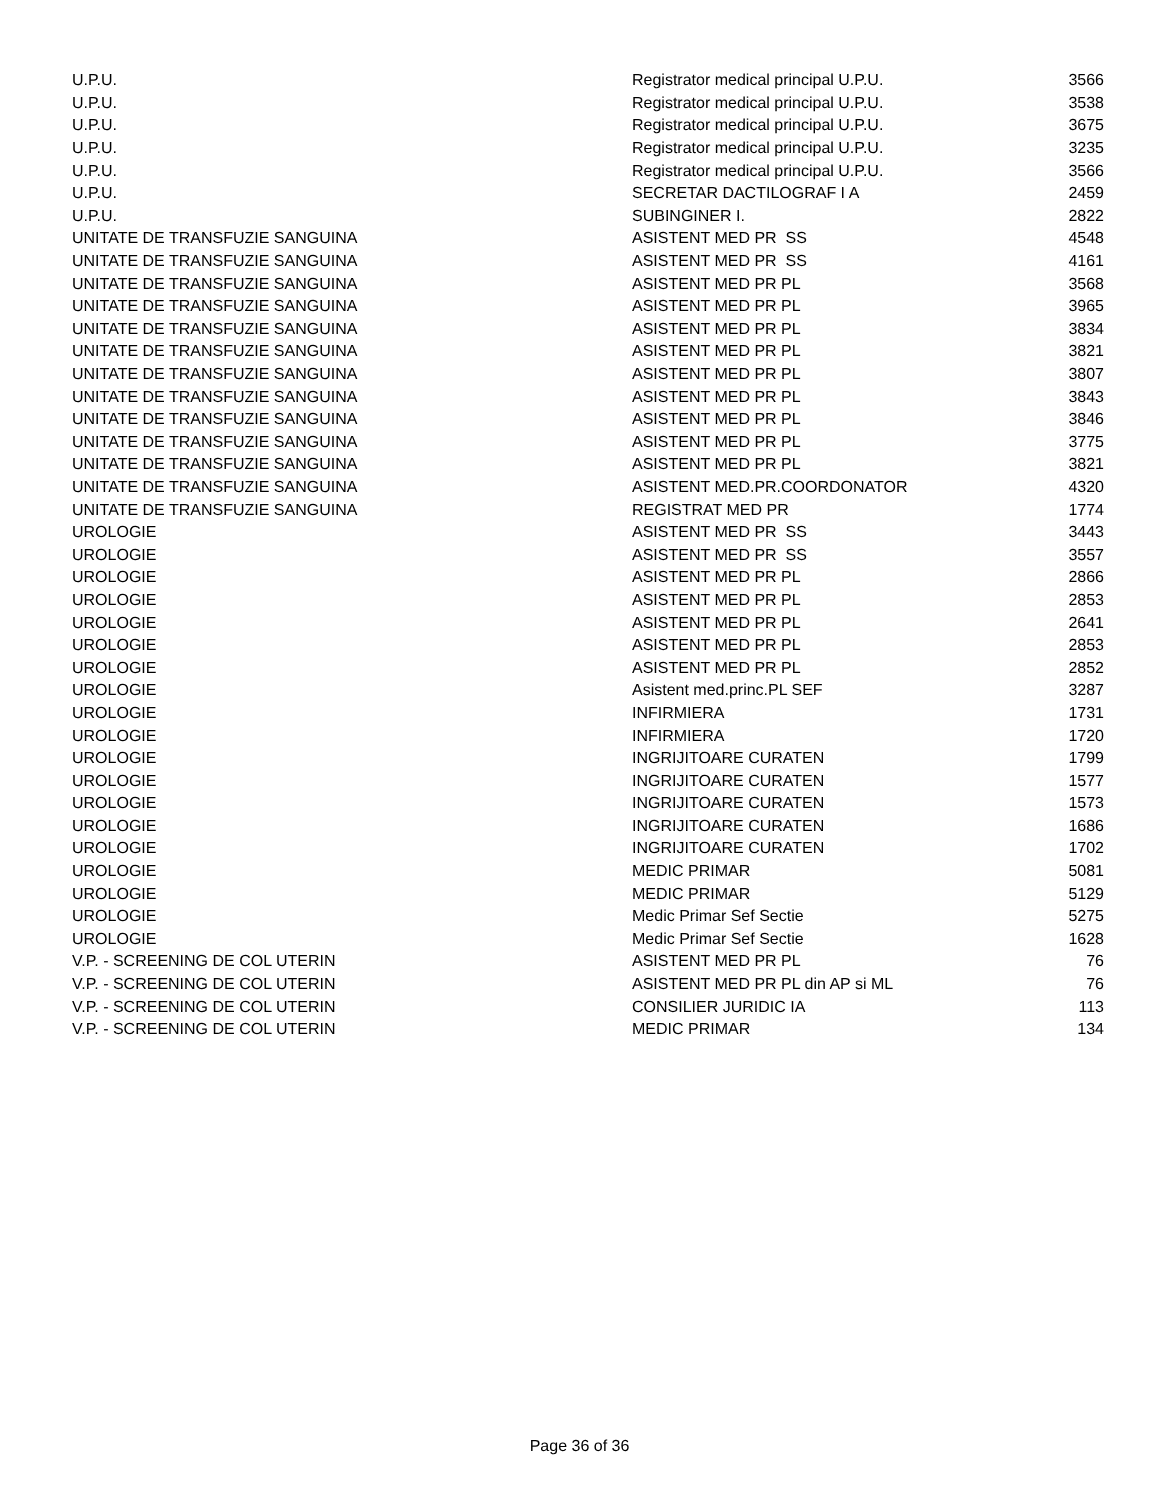| U.P.U. | Registrator medical principal U.P.U. | 3566 |
| U.P.U. | Registrator medical principal U.P.U. | 3538 |
| U.P.U. | Registrator medical principal U.P.U. | 3675 |
| U.P.U. | Registrator medical principal U.P.U. | 3235 |
| U.P.U. | Registrator medical principal U.P.U. | 3566 |
| U.P.U. | SECRETAR DACTILOGRAF I A | 2459 |
| U.P.U. | SUBINGINER I. | 2822 |
| UNITATE DE TRANSFUZIE SANGUINA | ASISTENT MED PR SS | 4548 |
| UNITATE DE TRANSFUZIE SANGUINA | ASISTENT MED PR SS | 4161 |
| UNITATE DE TRANSFUZIE SANGUINA | ASISTENT MED PR PL | 3568 |
| UNITATE DE TRANSFUZIE SANGUINA | ASISTENT MED PR PL | 3965 |
| UNITATE DE TRANSFUZIE SANGUINA | ASISTENT MED PR PL | 3834 |
| UNITATE DE TRANSFUZIE SANGUINA | ASISTENT MED PR PL | 3821 |
| UNITATE DE TRANSFUZIE SANGUINA | ASISTENT MED PR PL | 3807 |
| UNITATE DE TRANSFUZIE SANGUINA | ASISTENT MED PR PL | 3843 |
| UNITATE DE TRANSFUZIE SANGUINA | ASISTENT MED PR PL | 3846 |
| UNITATE DE TRANSFUZIE SANGUINA | ASISTENT MED PR PL | 3775 |
| UNITATE DE TRANSFUZIE SANGUINA | ASISTENT MED PR PL | 3821 |
| UNITATE DE TRANSFUZIE SANGUINA | ASISTENT MED.PR.COORDONATOR | 4320 |
| UNITATE DE TRANSFUZIE SANGUINA | REGISTRAT MED PR | 1774 |
| UROLOGIE | ASISTENT MED PR SS | 3443 |
| UROLOGIE | ASISTENT MED PR SS | 3557 |
| UROLOGIE | ASISTENT MED PR PL | 2866 |
| UROLOGIE | ASISTENT MED PR PL | 2853 |
| UROLOGIE | ASISTENT MED PR PL | 2641 |
| UROLOGIE | ASISTENT MED PR PL | 2853 |
| UROLOGIE | ASISTENT MED PR PL | 2852 |
| UROLOGIE | Asistent med.princ.PL SEF | 3287 |
| UROLOGIE | INFIRMIERA | 1731 |
| UROLOGIE | INFIRMIERA | 1720 |
| UROLOGIE | INGRIJITOARE CURATEN | 1799 |
| UROLOGIE | INGRIJITOARE CURATEN | 1577 |
| UROLOGIE | INGRIJITOARE CURATEN | 1573 |
| UROLOGIE | INGRIJITOARE CURATEN | 1686 |
| UROLOGIE | INGRIJITOARE CURATEN | 1702 |
| UROLOGIE | MEDIC PRIMAR | 5081 |
| UROLOGIE | MEDIC PRIMAR | 5129 |
| UROLOGIE | Medic Primar Sef Sectie | 5275 |
| UROLOGIE | Medic Primar Sef Sectie | 1628 |
| V.P. - SCREENING DE COL UTERIN | ASISTENT MED PR PL | 76 |
| V.P. - SCREENING DE COL UTERIN | ASISTENT MED PR PL din AP si ML | 76 |
| V.P. - SCREENING DE COL UTERIN | CONSILIER JURIDIC IA | 113 |
| V.P. - SCREENING DE COL UTERIN | MEDIC PRIMAR | 134 |
Page 36 of 36